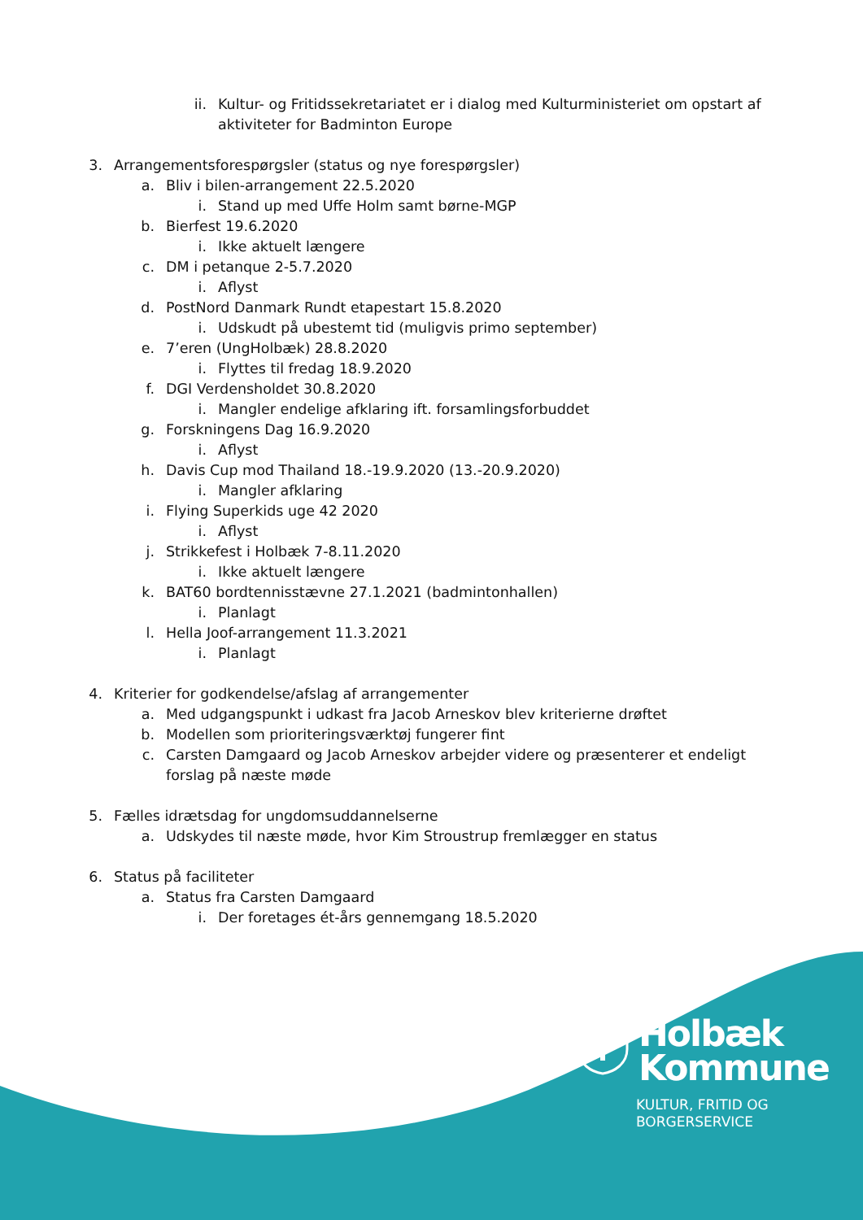ii. Kultur- og Fritidssekretariatet er i dialog med Kulturministeriet om opstart af aktiviteter for Badminton Europe
3. Arrangementsforespørgsler (status og nye forespørgsler)
a. Bliv i bilen-arrangement 22.5.2020
i. Stand up med Uffe Holm samt børne-MGP
b. Bierfest 19.6.2020
i. Ikke aktuelt længere
c. DM i petanque 2-5.7.2020
i. Aflyst
d. PostNord Danmark Rundt etapestart 15.8.2020
i. Udskudt på ubestemt tid (muligvis primo september)
e. 7’eren (UngHolbæk) 28.8.2020
i. Flyttes til fredag 18.9.2020
f. DGI Verdensholdet 30.8.2020
i. Mangler endelige afklaring ift. forsamlingsforbuddet
g. Forskningens Dag 16.9.2020
i. Aflyst
h. Davis Cup mod Thailand 18.-19.9.2020 (13.-20.9.2020)
i. Mangler afklaring
i. Flying Superkids uge 42 2020
i. Aflyst
j. Strikkefest i Holbæk 7-8.11.2020
i. Ikke aktuelt længere
k. BAT60 bordtennisstævne 27.1.2021 (badmintonhallen)
i. Planlagt
l. Hella Joof-arrangement 11.3.2021
i. Planlagt
4. Kriterier for godkendelse/afslag af arrangementer
a. Med udgangspunkt i udkast fra Jacob Arneskov blev kriterierne drøftet
b. Modellen som prioriteringsværktøj fungerer fint
c. Carsten Damgaard og Jacob Arneskov arbejder videre og præsenterer et endeligt forslag på næste møde
5. Fælles idrætsdag for ungdomsuddannelserne
a. Udskydes til næste møde, hvor Kim Stroustrup fremlægger en status
6. Status på faciliteter
a. Status fra Carsten Damgaard
i. Der foretages ét-års gennemgang 18.5.2020
Holbæk
Kommune
KULTUR, FRITID OG
BORGERSERVICE